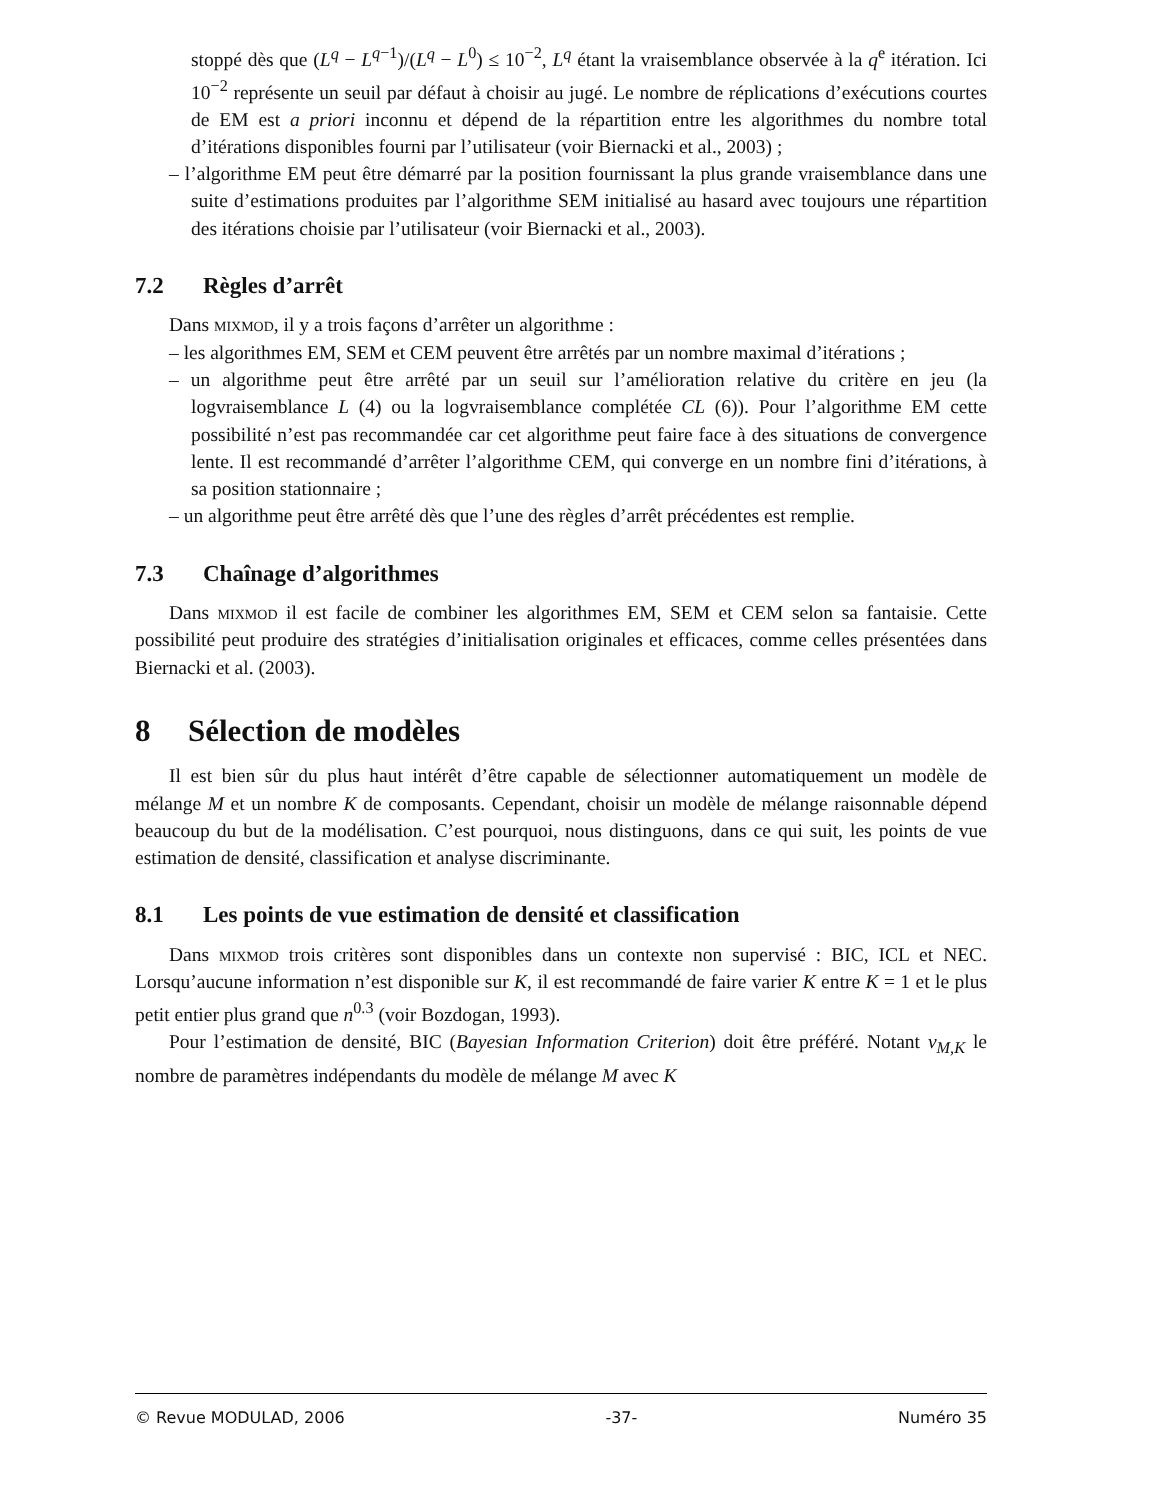stoppé dès que (L<sup>q</sup> − L<sup>q−1</sup>)/(L<sup>q</sup> − L<sup>0</sup>) ≤ 10<sup>−2</sup>, L<sup>q</sup> étant la vraisemblance observée à la q<sup>e</sup> itération. Ici 10<sup>−2</sup> représente un seuil par défaut à choisir au jugé. Le nombre de réplications d’exécutions courtes de EM est a priori inconnu et dépend de la répartition entre les algorithmes du nombre total d’itérations disponibles fourni par l’utilisateur (voir Biernacki et al., 2003) ;
– l’algorithme EM peut être démarré par la position fournissant la plus grande vraisemblance dans une suite d’estimations produites par l’algorithme SEM initialisé au hasard avec toujours une répartition des itérations choisie par l’utilisateur (voir Biernacki et al., 2003).
7.2 Règles d’arrêt
Dans mixmod, il y a trois façons d’arrêter un algorithme :
– les algorithmes EM, SEM et CEM peuvent être arrêtés par un nombre maximal d’itérations ;
– un algorithme peut être arrêté par un seuil sur l’amélioration relative du critère en jeu (la logvraisemblance L (4) ou la logvraisemblance complétée CL (6)). Pour l’algorithme EM cette possibilité n’est pas recommandée car cet algorithme peut faire face à des situations de convergence lente. Il est recommandé d’arrêter l’algorithme CEM, qui converge en un nombre fini d’itérations, à sa position stationnaire ;
– un algorithme peut être arrêté dès que l’une des règles d’arrêt précédentes est remplie.
7.3 Chaînage d’algorithmes
Dans mixmod il est facile de combiner les algorithmes EM, SEM et CEM selon sa fantaisie. Cette possibilité peut produire des stratégies d’initialisation originales et efficaces, comme celles présentées dans Biernacki et al. (2003).
8 Sélection de modèles
Il est bien sûr du plus haut intérêt d’être capable de sélectionner automatiquement un modèle de mélange M et un nombre K de composants. Cependant, choisir un modèle de mélange raisonnable dépend beaucoup du but de la modélisation. C’est pourquoi, nous distinguons, dans ce qui suit, les points de vue estimation de densité, classification et analyse discriminante.
8.1 Les points de vue estimation de densité et classification
Dans mixmod trois critères sont disponibles dans un contexte non supervisé : BIC, ICL et NEC. Lorsqu’aucune information n’est disponible sur K, il est recommandé de faire varier K entre K = 1 et le plus petit entier plus grand que n<sup>0.3</sup> (voir Bozdogan, 1993).
Pour l’estimation de densité, BIC (Bayesian Information Criterion) doit être préféré. Notant ν<sub>M,K</sub> le nombre de paramètres indépendants du modèle de mélange M avec K
© Revue MODULAD, 2006 -37- Numéro 35